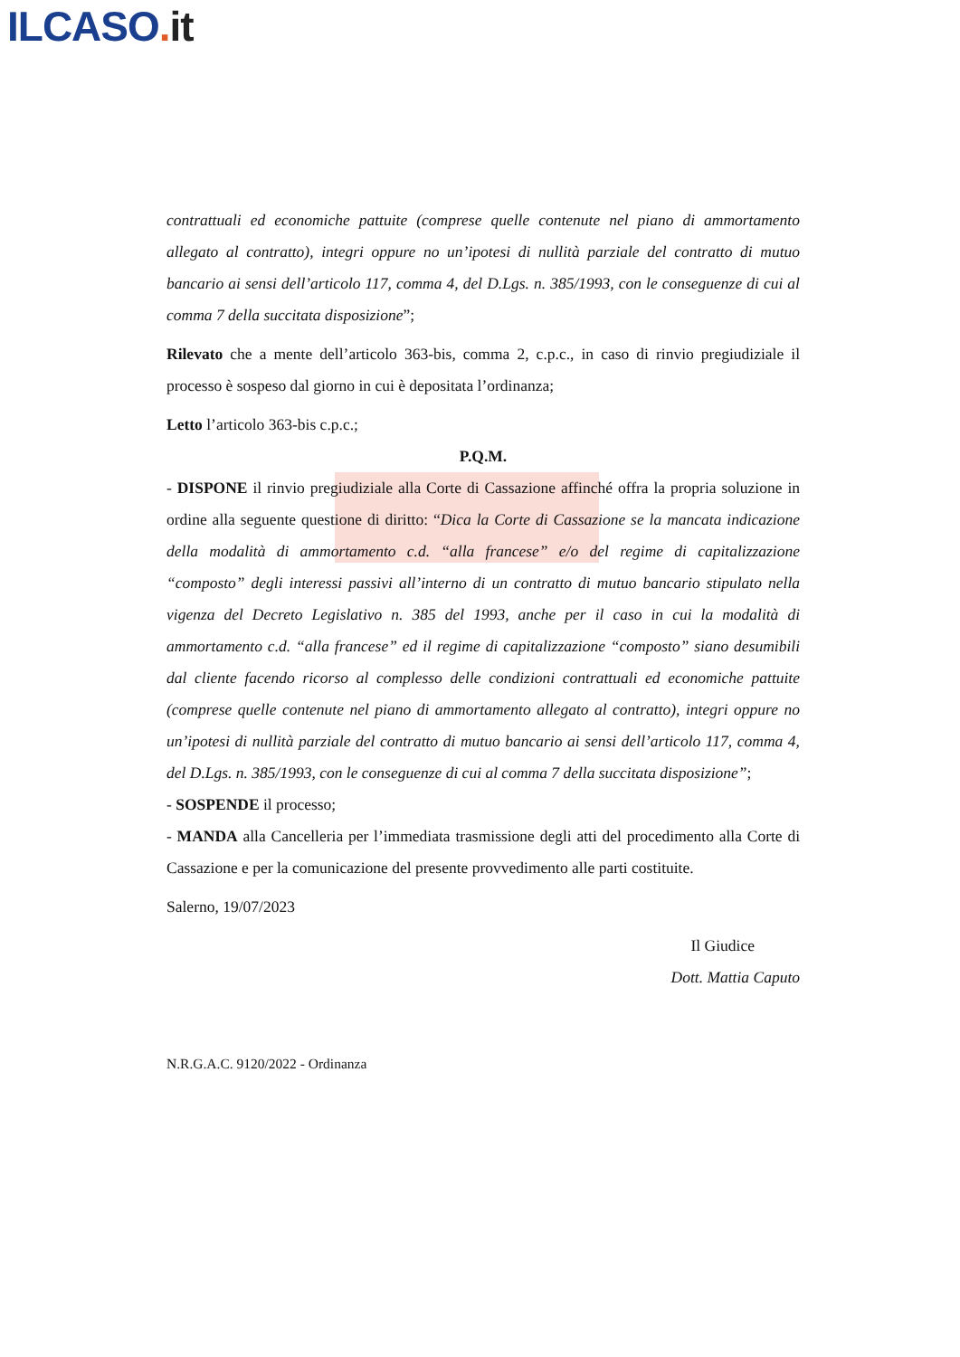ILCASO. it
contrattuali ed economiche pattuite (comprese quelle contenute nel piano di ammortamento allegato al contratto), integri oppure no un’ipotesi di nullità parziale del contratto di mutuo bancario ai sensi dell’articolo 117, comma 4, del D.Lgs. n. 385/1993, con le conseguenze di cui al comma 7 della succitata disposizione”;
Rilevato che a mente dell’articolo 363-bis, comma 2, c.p.c., in caso di rinvio pregiudiziale il processo è sospeso dal giorno in cui è depositata l’ordinanza;
Letto l’articolo 363-bis c.p.c.;
P.Q.M.
- DISPONE il rinvio pregiudiziale alla Corte di Cassazione affinché offra la propria soluzione in ordine alla seguente questione di diritto: “Dica la Corte di Cassazione se la mancata indicazione della modalità di ammortamento c.d. “alla francese” e/o del regime di capitalizzazione “composto” degli interessi passivi all’interno di un contratto di mutuo bancario stipulato nella vigenza del Decreto Legislativo n. 385 del 1993, anche per il caso in cui la modalità di ammortamento c.d. “alla francese” ed il regime di capitalizzazione “composto” siano desumibili dal cliente facendo ricorso al complesso delle condizioni contrattuali ed economiche pattuite (comprese quelle contenute nel piano di ammortamento allegato al contratto), integri oppure no un’ipotesi di nullità parziale del contratto di mutuo bancario ai sensi dell’articolo 117, comma 4, del D.Lgs. n. 385/1993, con le conseguenze di cui al comma 7 della succitata disposizione”;
- SOSPENDE il processo;
- MANDA alla Cancelleria per l’immediata trasmissione degli atti del procedimento alla Corte di Cassazione e per la comunicazione del presente provvedimento alle parti costituite.
Salerno, 19/07/2023
Il Giudice
Dott. Mattia Caputo
N.R.G.A.C. 9120/2022 - Ordinanza